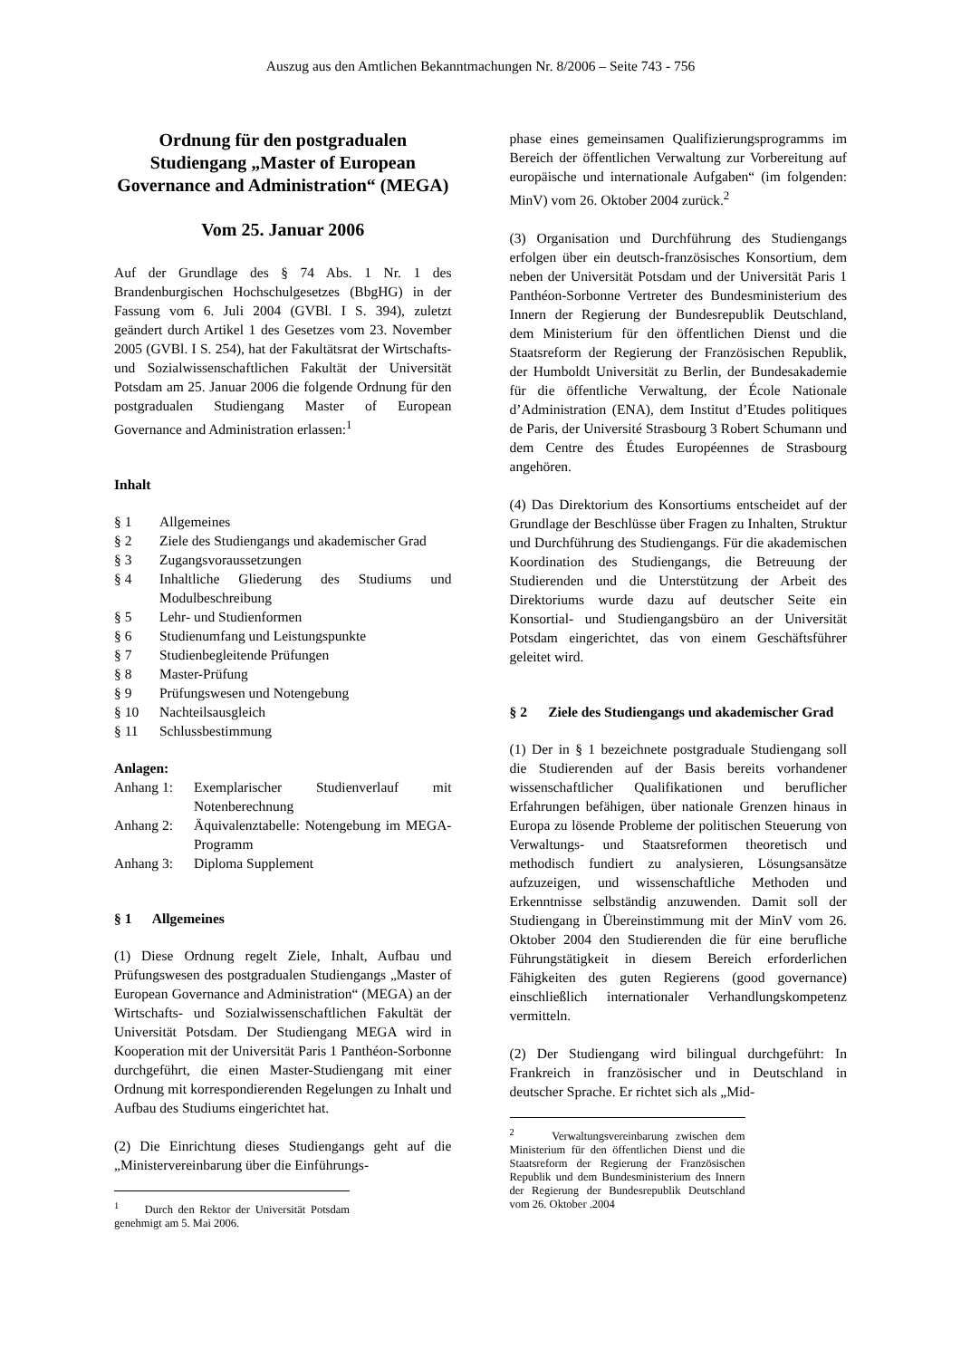Auszug aus den Amtlichen Bekanntmachungen Nr. 8/2006 – Seite 743 - 756
Ordnung für den postgradualen Studiengang „Master of European Governance and Administration“ (MEGA)
Vom 25. Januar 2006
Auf der Grundlage des § 74 Abs. 1 Nr. 1 des Brandenburgischen Hochschulgesetzes (BbgHG) in der Fassung vom 6. Juli 2004 (GVBl. I S. 394), zuletzt geändert durch Artikel 1 des Gesetzes vom 23. November 2005 (GVBl. I S. 254), hat der Fakultätsrat der Wirtschafts- und Sozialwissenschaftlichen Fakultät der Universität Potsdam am 25. Januar 2006 die folgende Ordnung für den postgradualen Studiengang Master of European Governance and Administration erlassen:<sup>1</sup>
Inhalt
| § 1 | Allgemeines |
| § 2 | Ziele des Studiengangs und akademischer Grad |
| § 3 | Zugangsvoraussetzungen |
| § 4 | Inhaltliche Gliederung des Studiums und Modulbeschreibung |
| § 5 | Lehr- und Studienformen |
| § 6 | Studienumfang und Leistungspunkte |
| § 7 | Studienbegleitende Prüfungen |
| § 8 | Master-Prüfung |
| § 9 | Prüfungswesen und Notengebung |
| § 10 | Nachteilsausgleich |
| § 11 | Schlussbestimmung |
Anlagen:
| Anhang 1: | Exemplarischer Studienverlauf mit Notenberechnung |
| Anhang 2: | Äquivalenztabelle: Notengebung im MEGA-Programm |
| Anhang 3: | Diploma Supplement |
§ 1 Allgemeines
(1) Diese Ordnung regelt Ziele, Inhalt, Aufbau und Prüfungswesen des postgradualen Studiengangs „Master of European Governance and Administration“ (MEGA) an der Wirtschafts- und Sozialwissenschaftlichen Fakultät der Universität Potsdam. Der Studiengang MEGA wird in Kooperation mit der Universität Paris 1 Panthéon-Sorbonne durchgeführt, die einen Master-Studiengang mit einer Ordnung mit korrespondierenden Regelungen zu Inhalt und Aufbau des Studiums eingerichtet hat.
(2) Die Einrichtung dieses Studiengangs geht auf die „Ministervereinbarung über die Einführungs-
<sup>1</sup> Durch den Rektor der Universität Potsdam genehmigt am 5. Mai 2006.
phase eines gemeinsamen Qualifizierungsprogramms im Bereich der öffentlichen Verwaltung zur Vorbereitung auf europäische und internationale Aufgaben“ (im folgenden: MinV) vom 26. Oktober 2004 zurück.<sup>2</sup>
(3) Organisation und Durchführung des Studiengangs erfolgen über ein deutsch-französisches Konsortium, dem neben der Universität Potsdam und der Universität Paris 1 Panthéon-Sorbonne Vertreter des Bundesministerium des Innern der Regierung der Bundesrepublik Deutschland, dem Ministerium für den öffentlichen Dienst und die Staatsreform der Regierung der Französischen Republik, der Humboldt Universität zu Berlin, der Bundesakademie für die öffentliche Verwaltung, der École Nationale d’Administration (ENA), dem Institut d’Etudes politiques de Paris, der Université Strasbourg 3 Robert Schumann und dem Centre des Études Européennes de Strasbourg angehören.
(4) Das Direktorium des Konsortiums entscheidet auf der Grundlage der Beschlüsse über Fragen zu Inhalten, Struktur und Durchführung des Studiengangs. Für die akademischen Koordination des Studiengangs, die Betreuung der Studierenden und die Unterstützung der Arbeit des Direktoriums wurde dazu auf deutscher Seite ein Konsortial- und Studiengangsbüro an der Universität Potsdam eingerichtet, das von einem Geschäftsführer geleitet wird.
§ 2 Ziele des Studiengangs und akademischer Grad
(1) Der in § 1 bezeichnete postgraduale Studiengang soll die Studierenden auf der Basis bereits vorhandener wissenschaftlicher Qualifikationen und beruflicher Erfahrungen befähigen, über nationale Grenzen hinaus in Europa zu lösende Probleme der politischen Steuerung von Verwaltungs- und Staatsreformen theoretisch und methodisch fundiert zu analysieren, Lösungsansätze aufzuzeigen, und wissenschaftliche Methoden und Erkenntnisse selbständig anzuwenden. Damit soll der Studiengang in Übereinstimmung mit der MinV vom 26. Oktober 2004 den Studierenden die für eine berufliche Führungstätigkeit in diesem Bereich erforderlichen Fähigkeiten des guten Regierens (good governance) einschließlich internationaler Verhandlungskompetenz vermitteln.
(2) Der Studiengang wird bilingual durchgeführt: In Frankreich in französischer und in Deutschland in deutscher Sprache. Er richtet sich als „Mid-
<sup>2</sup> Verwaltungsvereinbarung zwischen dem Ministerium für den öffentlichen Dienst und die Staatsreform der Regierung der Französischen Republik und dem Bundesministerium des Innern der Regierung der Bundesrepublik Deutschland vom 26. Oktober .2004